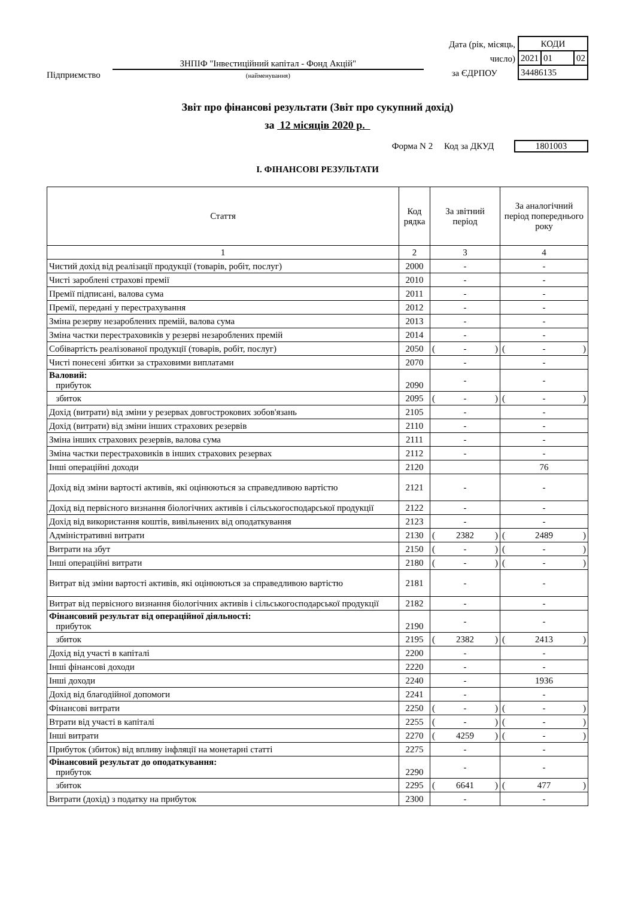Підприємство ЗНПІФ "Інвестиційний капітал - Фонд Акцій"
(найменування)
Дата (рік, місяць, число)
за ЄДРПОУ
| КОДИ | | |
| 2021 | 01 | 02 |
| 34486135 | | |
Звіт про фінансові результати (Звіт про сукупний дохід)
за 12 місяців 2020 р.
Форма N 2 Код за ДКУД 1801003
І. ФІНАНСОВІ РЕЗУЛЬТАТИ
| Стаття | Код рядка | За звітний період | За аналогічний період попереднього року |
| --- | --- | --- | --- |
| 1 | 2 | 3 | 4 |
| Чистий дохід від реалізації продукції (товарів, робіт, послуг) | 2000 | - | - |
| Чисті зароблені страхові премії | 2010 | - | - |
| Премії підписані, валова сума | 2011 | - | - |
| Премії, передані у перестрахування | 2012 | - | - |
| Зміна резерву незароблених премій, валова сума | 2013 | - | - |
| Зміна частки перестраховиків у резерві незароблених премій | 2014 | - | - |
| Собівартість реалізованої продукції (товарів, робіт, послуг) | 2050 | ( - ) | ( - ) |
| Чисті понесені збитки за страховими виплатами | 2070 | - | - |
| Валовий: прибуток | 2090 | - | - |
| збиток | 2095 | ( - ) | ( - ) |
| Дохід (витрати) від зміни у резервах довгострокових зобов'язань | 2105 | - | - |
| Дохід (витрати) від зміни інших страхових резервів | 2110 | - | - |
| Зміна інших страхових резервів, валова сума | 2111 | - | - |
| Зміна частки перестраховиків в інших страхових резервах | 2112 | - | - |
| Інші операційні доходи | 2120 | | 76 |
| Дохід від зміни вартості активів, які оцінюються за справедливою вартістю | 2121 | - | - |
| Дохід від первісного визнання біологічних активів і сільськогосподарської продукції | 2122 | - | - |
| Дохід від використання коштів, вивільнених від оподаткування | 2123 | - | - |
| Адміністративні витрати | 2130 | ( 2382 ) | ( 2489 ) |
| Витрати на збут | 2150 | ( - ) | ( - ) |
| Інші операційні витрати | 2180 | ( - ) | ( - ) |
| Витрат від зміни вартості активів, які оцінюються за справедливою вартістю | 2181 | - | - |
| Витрат від первісного визнання біологічних активів і сільськогосподарської продукції | 2182 | - | - |
| Фінансовий результат від операційної діяльності: прибуток | 2190 | - | - |
| збиток | 2195 | ( 2382 ) | ( 2413 ) |
| Дохід від участі в капіталі | 2200 | - | - |
| Інші фінансові доходи | 2220 | - | - |
| Інші доходи | 2240 | - | 1936 |
| Дохід від благодійної допомоги | 2241 | - | - |
| Фінансові витрати | 2250 | ( - ) | ( - ) |
| Втрати від участі в капіталі | 2255 | ( - ) | ( - ) |
| Інші витрати | 2270 | ( 4259 ) | ( - ) |
| Прибуток (збиток) від впливу інфляції на монетарні статті | 2275 | - | - |
| Фінансовий результат до оподаткування: прибуток | 2290 | - | - |
| збиток | 2295 | ( 6641 ) | ( 477 ) |
| Витрати (дохід) з податку на прибуток | 2300 | - | - |